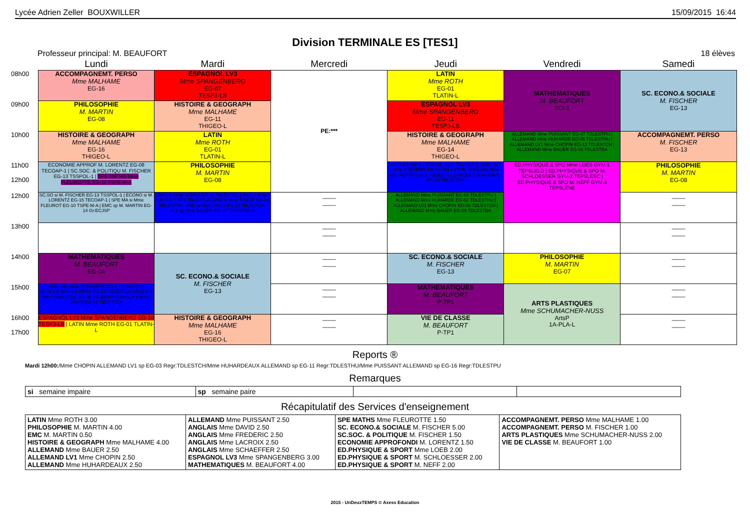Lycée Adrien Zeller BOUXWILLER 15/09/2015 16:44
Division TERMINALE ES [TES1]
Professeur principal: M. BEAUFORT 18 élèves
| | Lundi | Mardi | Mercredi | Jeudi | Vendredi | Samedi |
| --- | --- | --- | --- | --- | --- | --- |
| 08h00 | ACCOMPAGNEMT. PERSO Mme MALHAME EG-16 | ESPAGNOL LV3 Mme SPANGENBERG EG-07 TESP3-LB | PE:*** | LATIN Mme ROTH EG-01 TLATIN-L | MATHEMATIQUES M. BEAUFORT SCI-1 | SC. ECONO.& SOCIALE M. FISCHER EG-13 |
| 09h00 | PHILOSOPHIE M. MARTIN EG-08 | HISTOIRE & GEOGRAPH Mme MALHAME EG-11 THIGEO-L | | ESPAGNOL LV3 Mme SPANGENBERG EG-11 TESP3-LB | | |
| 10h00 | HISTOIRE & GEOGRAPH Mme MALHAME EG-16 THIGEO-L | LATIN Mme ROTH EG-01 TLATIN-L | | HISTOIRE & GEOGRAPH Mme MALHAME EG-14 THIGEO-L | ALLEMAND Mme PUISSANT EG-07 TDLESTPU / ALLEMAND Mme HUHARDE EG-06 TDLESTHU / ALLEMAND LV1 Mme CHOPIN EG-13 TDLESTCH / ALLEMAND Mme BAUER EG-03 TDLESTBA | ACCOMPAGNEMT. PERSO M. FISCHER EG-13 |
| 11h00 12h00 | ECONOMIE APPROF M. LORENTZ EG-08 TECOAP-1 / SC.SOC. & POLITIQU M. FISCHER EG-13 TSSPOL-1 / SPE MATHS Mme FLEUROTTE EG-10 TSPE-M-A | PHILOSOPHIE M. MARTIN EG-08 | | ANGLAIS Mme LACROIX SCI-2 TBLESTLA / ANGLAIS Mme FREDERIC EG-03 TBLESTFR / ANGLAIS Mme SCHAEFFE EG-01 TBLESTSC / ANGLAIS Mme DAVID EG-12 TBLESTDA | ED.PHYSIQUE & SPO Mme LOEB GYM-1 TEPSLELO / ED.PHYSIQUE & SPO M. SCHLOESSER GYM-2 TEPSLESC / ED.PHYSIQUE & SPO M. NEFF GYM-3 TEPSLENE | PHILOSOPHIE M. MARTIN EG-08 |
| 12h00 | SC.SO si M. FISCHER EG-13 TSSPOL-1 / ECONO si M. LORENTZ EG-15 TECOAP-1 / SPE MA si Mme FLEUROT EG-10 TSPE-M-A / EMC sp M. MARTIN EG-14 Gr:ECJSP | ANG si Mme SCHAE EG-11 TBLESTSC / ANG si Mme LACRO P-TP3 TBLESTLA / ANG si Mme FREDE EG-06 TBLESTFR / ANG si Mme DAVID EG-10 TBLESTDA / ALL sp Mme BAUER EG-14 TDLESTBA ® | ____ ____ | ALLEMAND Mme PUISSANT EG-08 TDLESTPU / ALLEMAND Mme HUHARDE EG-02 TDLESTHU / ALLEMAND LV1 Mme CHOPIN EG-06 TDLESTCH / ALLEMAND Mme BAUER EG-09 TDLESTBA | | ____ ____ |
| 13h00 | | | ____ ____ | | | ____ ____ |
| 14h00 | MATHEMATIQUES M. BEAUFORT EG-04 | SC. ECONO.& SOCIALE M. FISCHER EG-13 | ____ ____ | SC. ECONO.& SOCIALE M. FISCHER EG-13 | PHILOSOPHIE M. MARTIN EG-07 | ____ ____ |
| 15h00 | ANGLAIS Mme SCHAEFFE SCI-2 TBLESTSC / ANGLAIS Mme LACROIX EG-14 TBLESTLA / ANGLAIS Mme FREDERIC EG-06 TBLESTFR / ANGLAIS Mme DAVID EG-03 TBLESTDA | | ____ ____ | MATHEMATIQUES M. BEAUFORT P-TP1 | ARTS PLASTIQUES Mme SCHUMACHER-NUSS ArtsP 1A-PLA-L | ____ ____ |
| 16h00 17h00 | ESPAGNOL LV3 Mme SPANGENBERG EG-10 TESP3-LB / LATIN Mme ROTH EG-01 TLATIN-L | HISTOIRE & GEOGRAPH Mme MALHAME EG-16 THIGEO-L | ____ ____ | VIE DE CLASSE M. BEAUFORT P-TP1 | | ____ ____ |
Reports ®
Mardi 12h00:/Mme CHOPIN ALLEMAND LV1 sp EG-03 Regr:TDLESTCH/Mme HUHARDEAUX ALLEMAND sp EG-11 Regr:TDLESTHU/Mme PUISSANT ALLEMAND sp EG-16 Regr:TDLESTPU
Remarques
| si semaine impaire | sp semaine paire | | |
Récapitulatif des Services d'enseignement
| LATIN Mme ROTH 3.00 PHILOSOPHIE M. MARTIN 4.00 EMC M. MARTIN 0.50 HISTOIRE & GEOGRAPH Mme MALHAME 4.00 ALLEMAND Mme BAUER 2.50 ALLEMAND LV1 Mme CHOPIN 2.50 ALLEMAND Mme HUHARDEAUX 2.50 | ALLEMAND Mme PUISSANT 2.50 ANGLAIS Mme DAVID 2.50 ANGLAIS Mme FREDERIC 2.50 ANGLAIS Mme LACROIX 2.50 ANGLAIS Mme SCHAEFFER 2.50 ESPAGNOL LV3 Mme SPANGENBERG 3.00 MATHEMATIQUES M. BEAUFORT 4.00 | SPE MATHS Mme FLEUROTTE 1.50 SC. ECONO.& SOCIALE M. FISCHER 5.00 SC.SOC. & POLITIQUE M. FISCHER 1.50 ECONOMIE APPROFONDI M. LORENTZ 1.50 ED.PHYSIQUE & SPORT Mme LOEB 2.00 ED.PHYSIQUE & SPORT M. SCHLOESSER 2.00 ED.PHYSIQUE & SPORT M. NEFF 2.00 | ACCOMPAGNEMT. PERSO Mme MALHAME 1.00 ACCOMPAGNEMT. PERSO M. FISCHER 1.00 ARTS PLASTIQUES Mme SCHUMACHER-NUSS 2.00 VIE DE CLASSE M. BEAUFORT 1.00 |
2015 - UnDeuxTEMPS © Axess Education